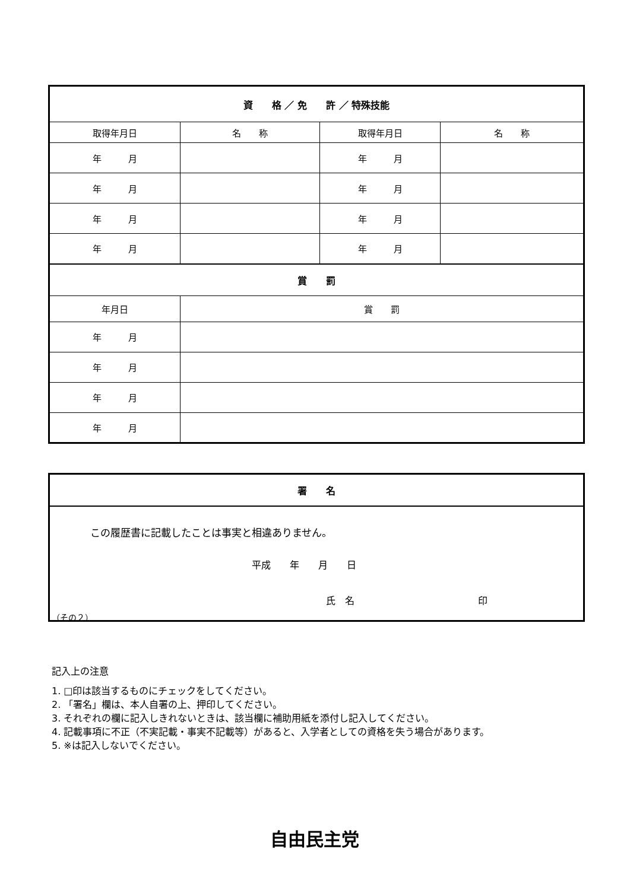| 資 格 ／ 免 許 ／ 特殊技能 | | | |
| --- | --- | --- | --- |
| 取得年月日 | 名 称 | 取得年月日 | 名 称 |
| 年 月 | | 年 月 | |
| 年 月 | | 年 月 | |
| 年 月 | | 年 月 | |
| 年 月 | | 年 月 | |
| 賞 罰 | | | |
| 年月日 | 賞 罰 | | |
| 年 月 | | | |
| 年 月 | | | |
| 年 月 | | | |
| 年 月 | | | |
| 署 名 |
| --- |
| この履歴書に記載したことは事実と相違ありません。 平成 年 月 日 氏 名 印 |
（その２）
記入上の注意
1. □印は該当するものにチェックをしてください。
2. 「署名」欄は、本人自署の上、押印してください。
3. それぞれの欄に記入しきれないときは、該当欄に補助用紙を添付し記入してください。
4. 記載事項に不正（不実記載・事実不記載等）があると、入学者としての資格を失う場合があります。
5. ※は記入しないでください。
自由民主党